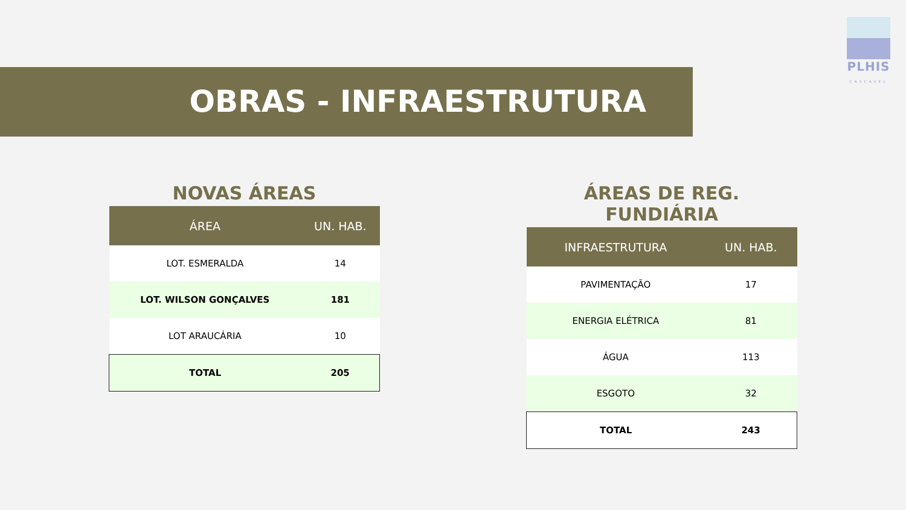PLHIS
CASCAVEL
OBRAS - INFRAESTRUTURA
NOVAS ÁREAS
| ÁREA | UN. HAB. |
| --- | --- |
| LOT. ESMERALDA | 14 |
| LOT. WILSON GONÇALVES | 181 |
| LOT ARAUCÁRIA | 10 |
| TOTAL | 205 |
ÁREAS DE REG. FUNDIÁRIA
| INFRAESTRUTURA | UN. HAB. |
| --- | --- |
| PAVIMENTAÇÃO | 17 |
| ENERGIA ELÉTRICA | 81 |
| ÁGUA | 113 |
| ESGOTO | 32 |
| TOTAL | 243 |